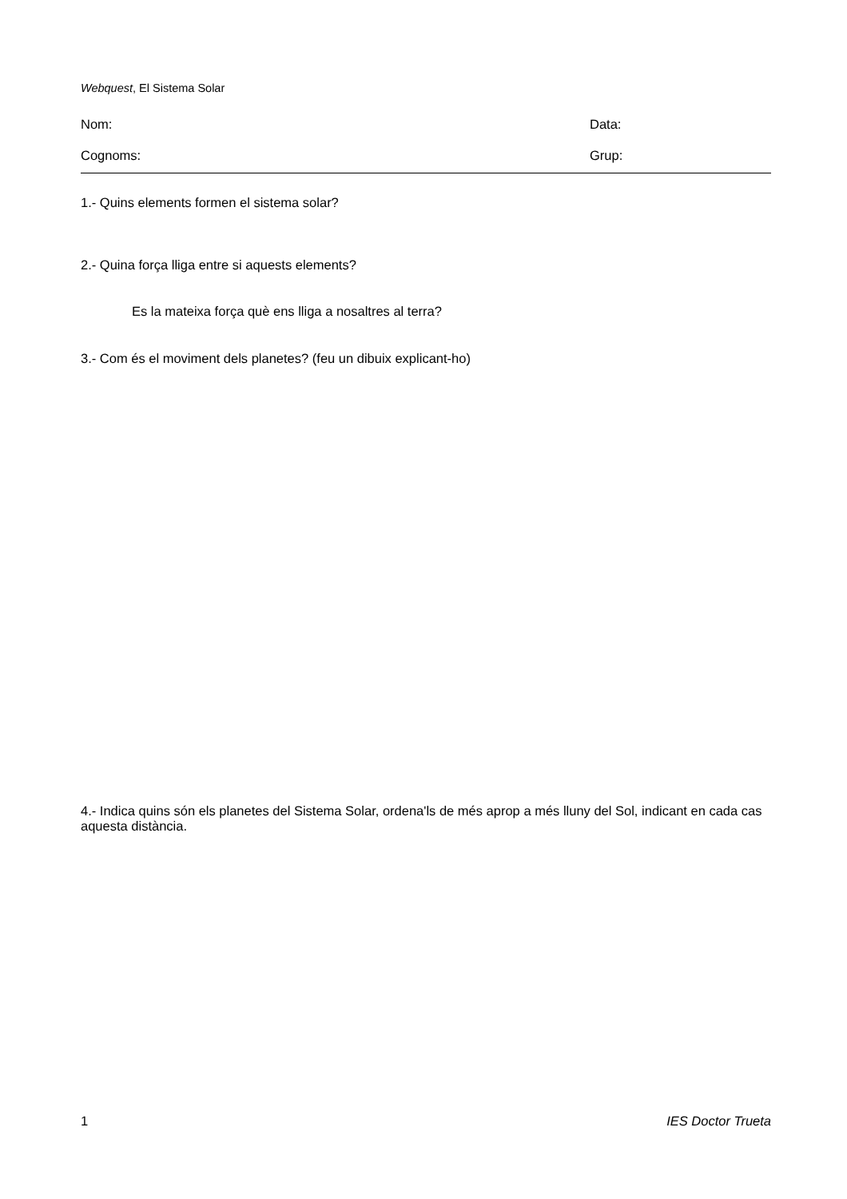Webquest, El Sistema Solar
Nom: Data:
Cognoms: Grup:
1.- Quins elements formen el sistema solar?
2.- Quina força lliga entre si aquests elements?
Es la mateixa força què ens lliga a nosaltres al terra?
3.- Com és el moviment dels planetes? (feu un dibuix explicant-ho)
4.- Indica quins són els planetes del Sistema Solar, ordena'ls de més aprop a més lluny del Sol, indicant en cada cas aquesta distància.
1 IES Doctor Trueta